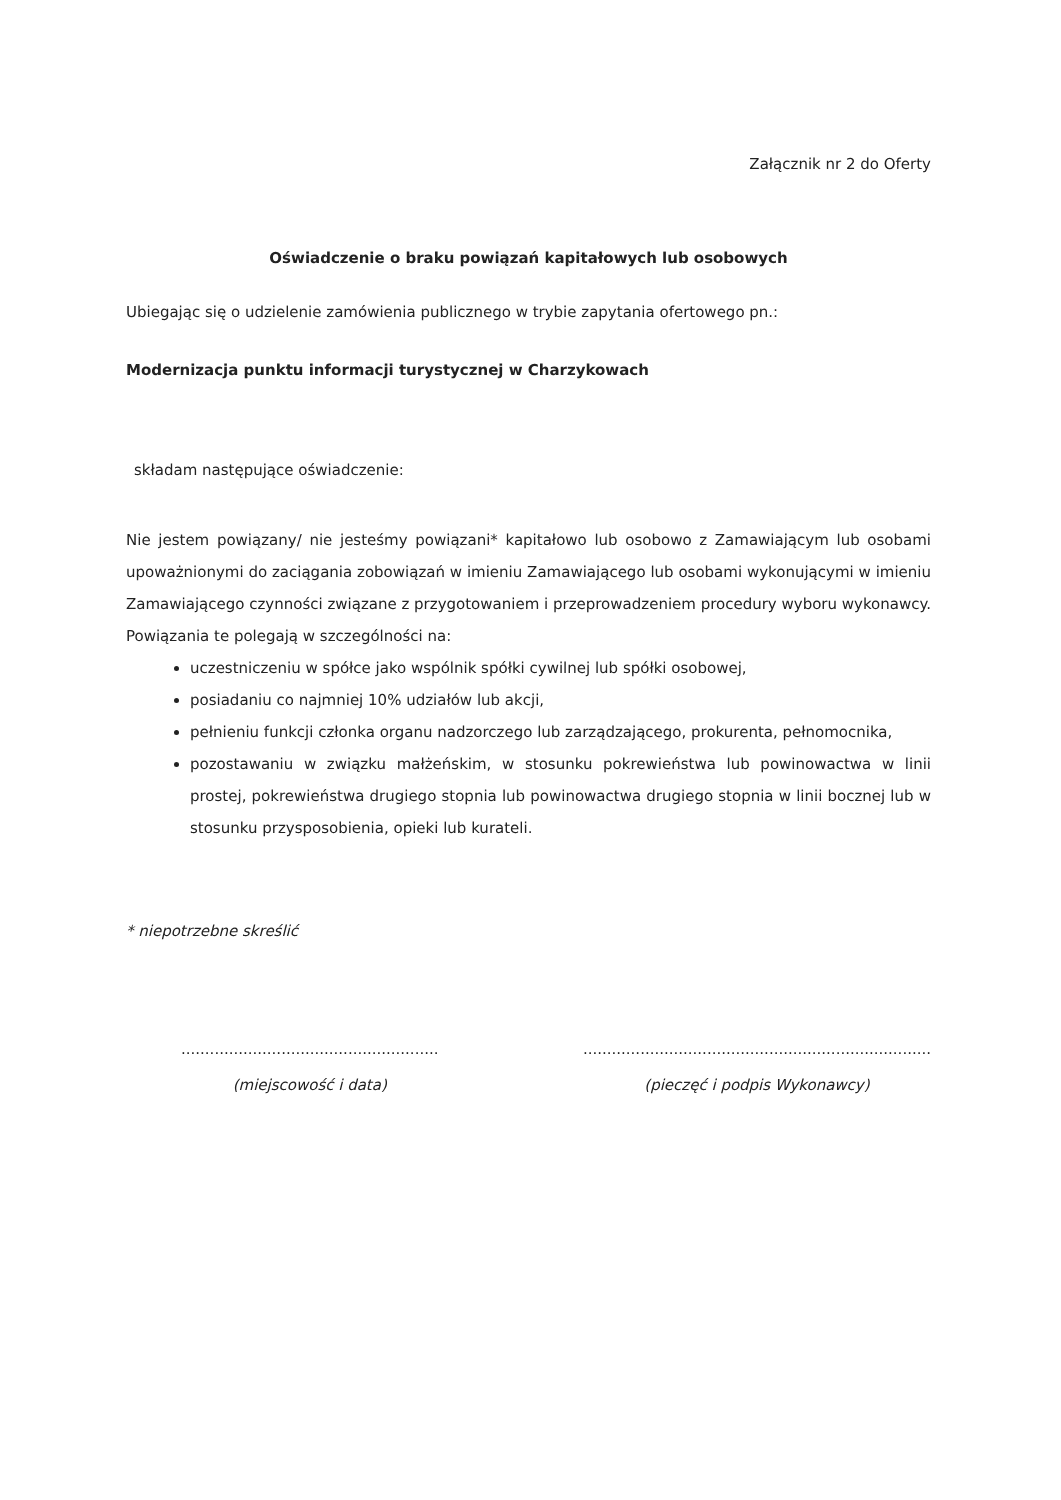Załącznik nr 2 do Oferty
Oświadczenie o braku powiązań kapitałowych lub osobowych
Ubiegając się o udzielenie zamówienia publicznego w trybie zapytania ofertowego pn.:
Modernizacja punktu informacji turystycznej w Charzykowach
składam następujące oświadczenie:
Nie jestem powiązany/ nie jesteśmy powiązani* kapitałowo lub osobowo z Zamawiającym lub osobami upoważnionymi do zaciągania zobowiązań w imieniu Zamawiającego lub osobami wykonującymi w imieniu Zamawiającego czynności związane z przygotowaniem i przeprowadzeniem procedury wyboru wykonawcy. Powiązania te polegają w szczególności na:
uczestniczeniu w spółce jako wspólnik spółki cywilnej lub spółki osobowej,
posiadaniu co najmniej 10% udziałów lub akcji,
pełnieniu funkcji członka organu nadzorczego lub zarządzającego, prokurenta, pełnomocnika,
pozostawaniu w związku małżeńskim, w stosunku pokrewieństwa lub powinowactwa w linii prostej, pokrewieństwa drugiego stopnia lub powinowactwa drugiego stopnia w linii bocznej lub w stosunku przysposobienia, opieki lub kurateli.
* niepotrzebne skreślić
......................................................
(miejscowość i data)
.........................................................................
(pieczęć i podpis Wykonawcy)